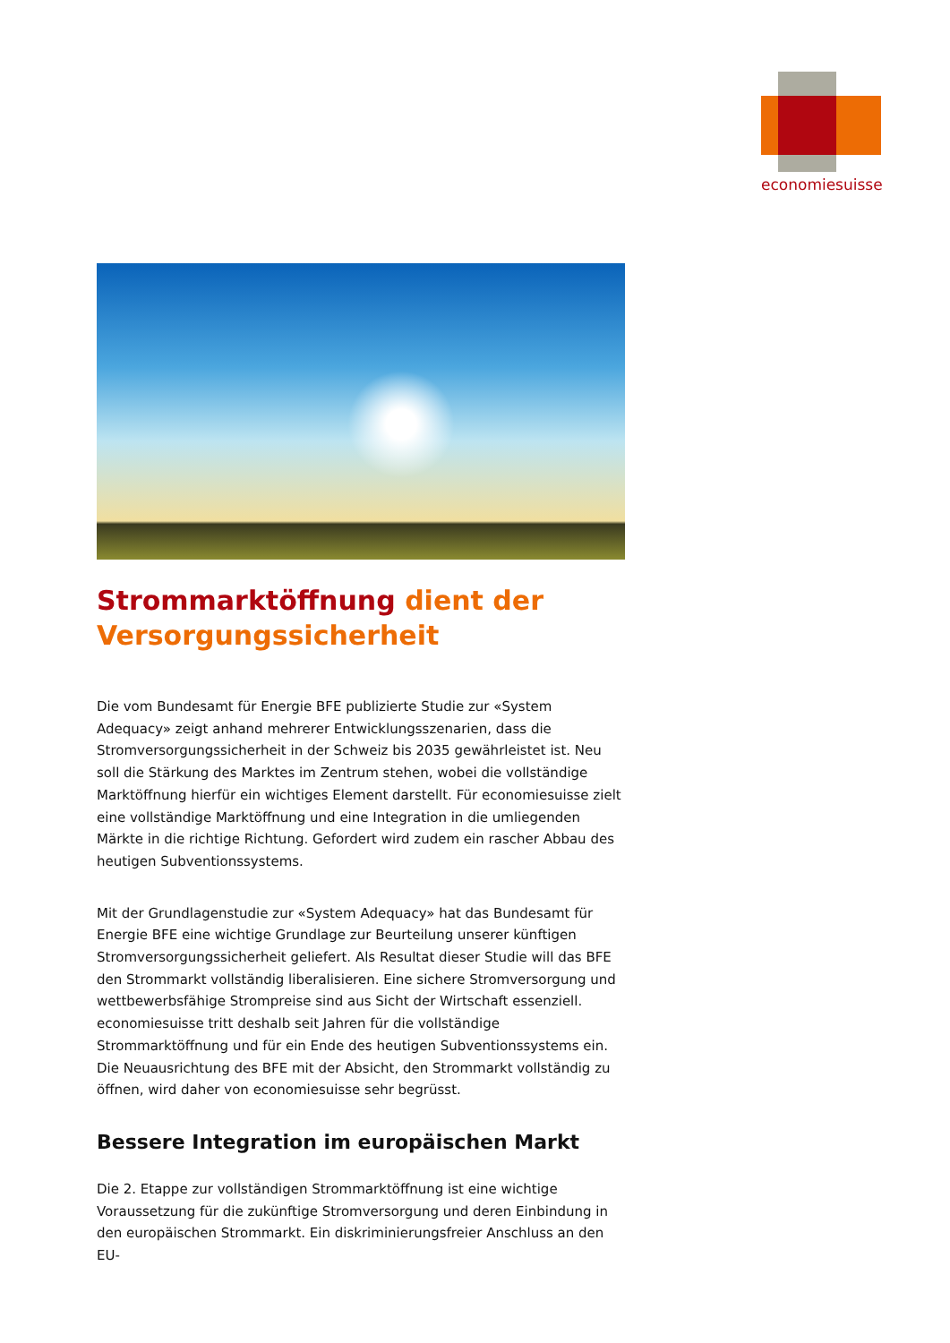economiesuisse
Strommarktöffnung dient der Versorgungssicherheit
Die vom Bundesamt für Energie BFE publizierte Studie zur «System Adequacy» zeigt anhand mehrerer Entwicklungsszenarien, dass die Stromversorgungssicherheit in der Schweiz bis 2035 gewährleistet ist. Neu soll die Stärkung des Marktes im Zentrum stehen, wobei die vollständige Marktöffnung hierfür ein wichtiges Element darstellt. Für economiesuisse zielt eine vollständige Marktöffnung und eine Integration in die umliegenden Märkte in die richtige Richtung. Gefordert wird zudem ein rascher Abbau des heutigen Subventionssystems.
Mit der Grundlagenstudie zur «System Adequacy» hat das Bundesamt für Energie BFE eine wichtige Grundlage zur Beurteilung unserer künftigen Stromversorgungssicherheit geliefert. Als Resultat dieser Studie will das BFE den Strommarkt vollständig liberalisieren. Eine sichere Stromversorgung und wettbewerbsfähige Strompreise sind aus Sicht der Wirtschaft essenziell. economiesuisse tritt deshalb seit Jahren für die vollständige Strommarktöffnung und für ein Ende des heutigen Subventionssystems ein. Die Neuausrichtung des BFE mit der Absicht, den Strommarkt vollständig zu öffnen, wird daher von economiesuisse sehr begrüsst.
Bessere Integration im europäischen Markt
Die 2. Etappe zur vollständigen Strommarktöffnung ist eine wichtige Voraussetzung für die zukünftige Stromversorgung und deren Einbindung in den europäischen Strommarkt. Ein diskriminierungsfreier Anschluss an den EU-